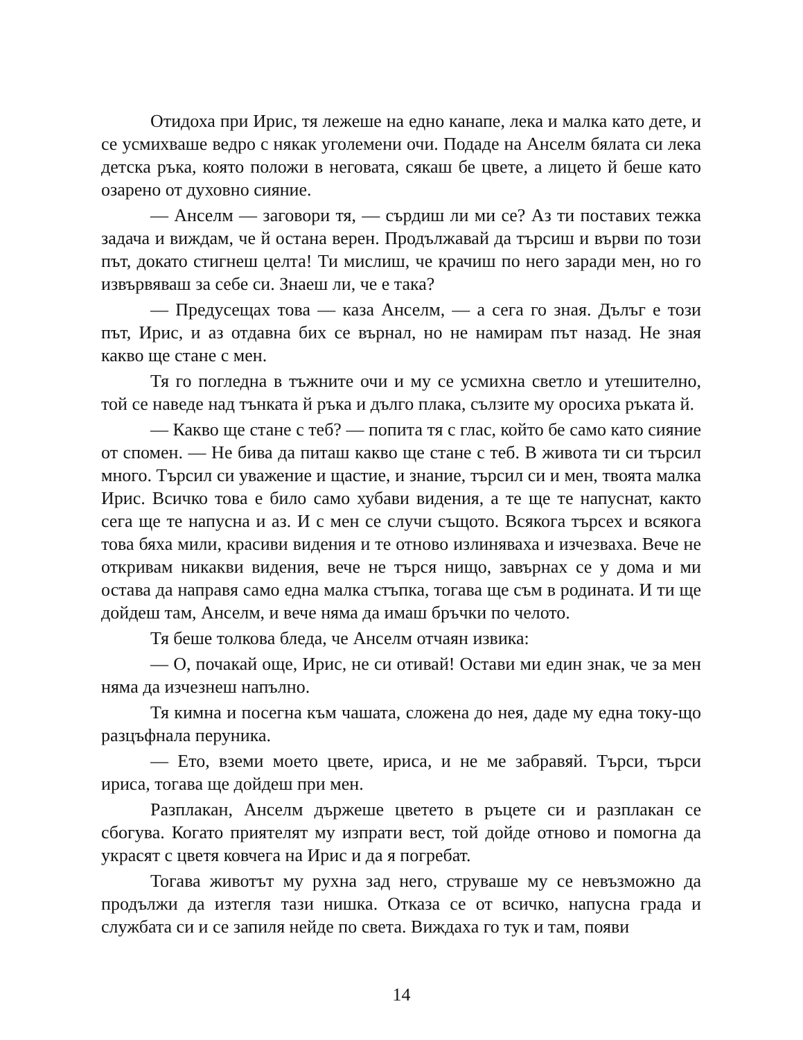Отидоха при Ирис, тя лежеше на едно канапе, лека и малка като дете, и се усмихваше ведро с някак уголемени очи. Подаде на Анселм бялата си лека детска ръка, която положи в неговата, сякаш бе цвете, а лицето й беше като озарено от духовно сияние.
— Анселм — заговори тя, — сърдиш ли ми се? Аз ти поставих тежка задача и виждам, че й остана верен. Продължавай да търсиш и върви по този път, докато стигнеш целта! Ти мислиш, че крачиш по него заради мен, но го извървяваш за себе си. Знаеш ли, че е така?
— Предусещах това — каза Анселм, — а сега го зная. Дълъг е този път, Ирис, и аз отдавна бих се върнал, но не намирам път назад. Не зная какво ще стане с мен.
Тя го погледна в тъжните очи и му се усмихна светло и утешително, той се наведе над тънката й ръка и дълго плака, сълзите му оросиха ръката й.
— Какво ще стане с теб? — попита тя с глас, който бе само като сияние от спомен. — Не бива да питаш какво ще стане с теб. В живота ти си търсил много. Търсил си уважение и щастие, и знание, търсил си и мен, твоята малка Ирис. Всичко това е било само хубави видения, а те ще те напуснат, както сега ще те напусна и аз. И с мен се случи същото. Всякога търсех и всякога това бяха мили, красиви видения и те отново излиняваха и изчезваха. Вече не откривам никакви видения, вече не търся нищо, завърнах се у дома и ми остава да направя само една малка стъпка, тогава ще съм в родината. И ти ще дойдеш там, Анселм, и вече няма да имаш бръчки по челото.
Тя беше толкова бледа, че Анселм отчаян извика:
— О, почакай още, Ирис, не си отивай! Остави ми един знак, че за мен няма да изчезнеш напълно.
Тя кимна и посегна към чашата, сложена до нея, даде му една току-що разцъфнала перуника.
— Ето, вземи моето цвете, ириса, и не ме забравяй. Търси, търси ириса, тогава ще дойдеш при мен.
Разплакан, Анселм държеше цветето в ръцете си и разплакан се сбогува. Когато приятелят му изпрати вест, той дойде отново и помогна да украсят с цветя ковчега на Ирис и да я погребат.
Тогава животът му рухна зад него, струваше му се невъзможно да продължи да изтегля тази нишка. Отказа се от всичко, напусна града и службата си и се запиля нейде по света. Виждаха го тук и там, появи
14